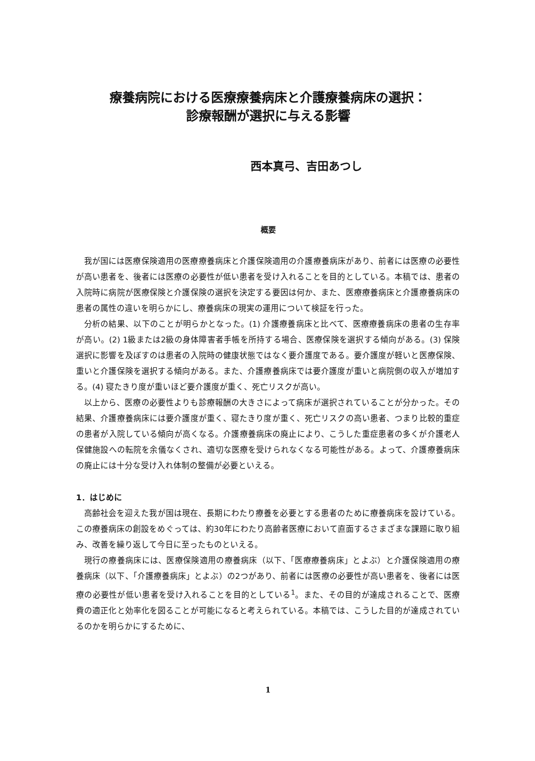療養病院における医療療養病床と介護療養病床の選択：
診療報酬が選択に与える影響
西本真弓、吉田あつし
概要
我が国には医療保険適用の医療療養病床と介護保険適用の介護療養病床があり、前者には医療の必要性が高い患者を、後者には医療の必要性が低い患者を受け入れることを目的としている。本稿では、患者の入院時に病院が医療保険と介護保険の選択を決定する要因は何か、また、医療療養病床と介護療養病床の患者の属性の違いを明らかにし、療養病床の現実の運用について検証を行った。
分析の結果、以下のことが明らかとなった。(1) 介護療養病床と比べて、医療療養病床の患者の生存率が高い。(2) 1級または2級の身体障害者手帳を所持する場合、医療保険を選択する傾向がある。(3) 保険選択に影響を及ぼすのは患者の入院時の健康状態ではなく要介護度である。要介護度が軽いと医療保険、重いと介護保険を選択する傾向がある。また、介護療養病床では要介護度が重いと病院側の収入が増加する。(4) 寝たきり度が重いほど要介護度が重く、死亡リスクが高い。
以上から、医療の必要性よりも診療報酬の大きさによって病床が選択されていることが分かった。その結果、介護療養病床には要介護度が重く、寝たきり度が重く、死亡リスクの高い患者、つまり比較的重症の患者が入院している傾向が高くなる。介護療養病床の廃止により、こうした重症患者の多くが介護老人保健施設への転院を余儀なくされ、適切な医療を受けられなくなる可能性がある。よって、介護療養病床の廃止には十分な受け入れ体制の整備が必要といえる。
1．はじめに
高齢社会を迎えた我が国は現在、長期にわたり療養を必要とする患者のために療養病床を設けている。この療養病床の創設をめぐっては、約30年にわたり高齢者医療において直面するさまざまな課題に取り組み、改善を繰り返して今日に至ったものといえる。
現行の療養病床には、医療保険適用の療養病床（以下、「医療療養病床」とよぶ）と介護保険適用の療養病床（以下、「介護療養病床」とよぶ）の2つがあり、前者には医療の必要性が高い患者を、後者には医療の必要性が低い患者を受け入れることを目的としている<sup>1</sup>。また、その目的が達成されることで、医療費の適正化と効率化を図ることが可能になると考えられている。本稿では、こうした目的が達成されているのかを明らかにするために、
1